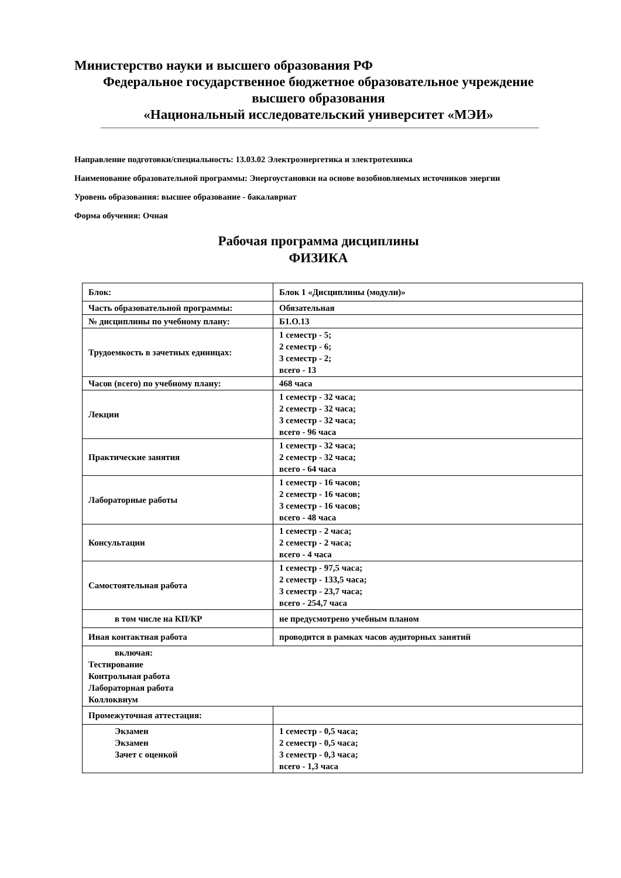Министерство науки и высшего образования РФ
Федеральное государственное бюджетное образовательное учреждение
высшего образования
«Национальный исследовательский университет «МЭИ»
Направление подготовки/специальность: 13.03.02 Электроэнергетика и электротехника
Наименование образовательной программы: Энергоустановки на основе возобновляемых источников энергии
Уровень образования: высшее образование - бакалавриат
Форма обучения: Очная
Рабочая программа дисциплины
ФИЗИКА
| Блок: | Блок 1 «Дисциплины (модули)» |
| Часть образовательной программы: | Обязательная |
| № дисциплины по учебному плану: | Б1.О.13 |
| Трудоемкость в зачетных единицах: | 1 семестр - 5; 2 семестр - 6; 3 семестр - 2; всего - 13 |
| Часов (всего) по учебному плану: | 468 часа |
| Лекции | 1 семестр - 32 часа; 2 семестр - 32 часа; 3 семестр - 32 часа; всего - 96 часа |
| Практические занятия | 1 семестр - 32 часа; 2 семестр - 32 часа; всего - 64 часа |
| Лабораторные работы | 1 семестр - 16 часов; 2 семестр - 16 часов; 3 семестр - 16 часов; всего - 48 часа |
| Консультации | 1 семестр - 2 часа; 2 семестр - 2 часа; всего - 4 часа |
| Самостоятельная работа | 1 семестр - 97,5 часа; 2 семестр - 133,5 часа; 3 семестр - 23,7 часа; всего - 254,7 часа |
| в том числе на КП/КР | не предусмотрено учебным планом |
| Иная контактная работа | проводится в рамках часов аудиторных занятий |
| включая: Тестирование Контрольная работа Лабораторная работа Коллоквиум | |
| Промежуточная аттестация: | |
| Экзамен Экзамен Зачет с оценкой | 1 семестр - 0,5 часа; 2 семестр - 0,5 часа; 3 семестр - 0,3 часа; всего - 1,3 часа |